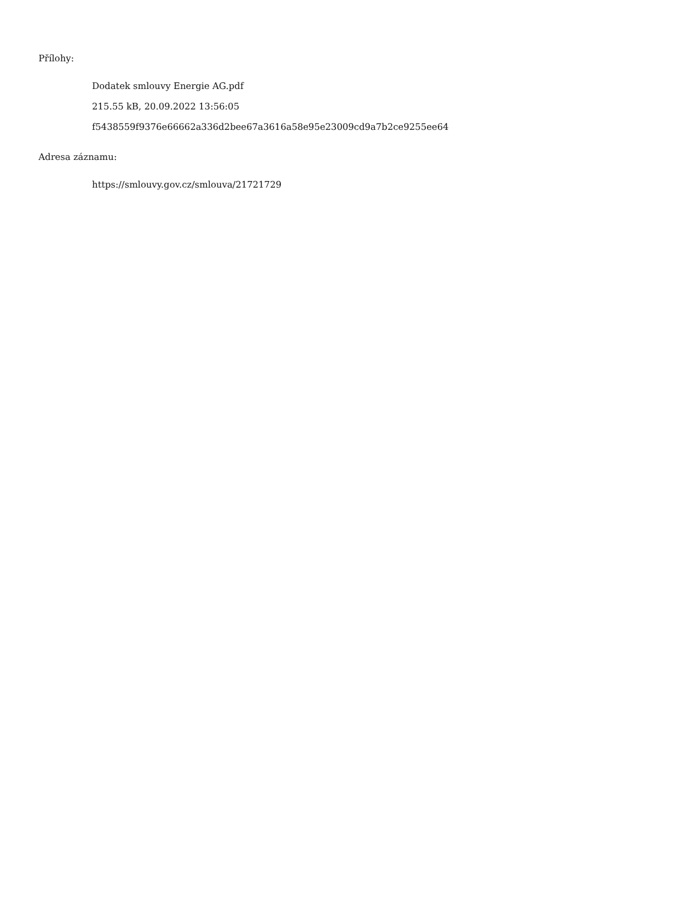Přílohy:
Dodatek smlouvy Energie AG.pdf
215.55 kB, 20.09.2022 13:56:05
f5438559f9376e66662a336d2bee67a3616a58e95e23009cd9a7b2ce9255ee64
Adresa záznamu:
https://smlouvy.gov.cz/smlouva/21721729